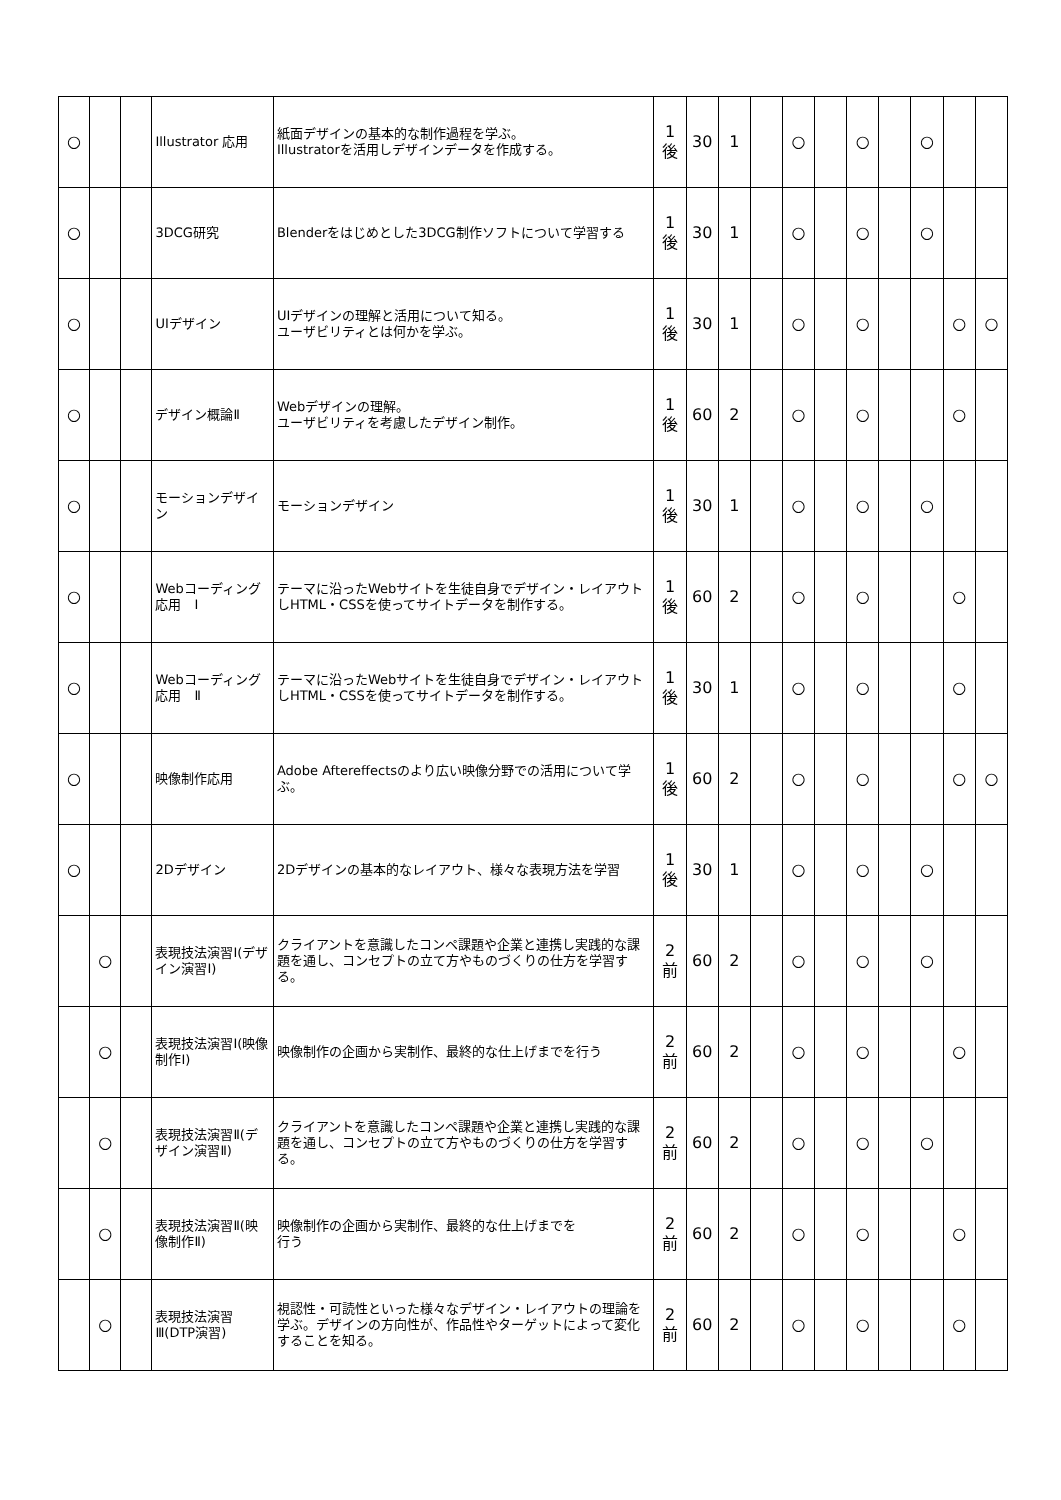| ○ | | | Illustrator 応用 | 紙面デザインの基本的な制作過程を学ぶ。 Illustratorを活用しデザインデータを作成する。 | 1 後 | 30 | 1 | | ○ | | ○ | | ○ | | |
| ○ | | | 3DCG研究 | Blenderをはじめとした3DCG制作ソフトについて学習する | 1 後 | 30 | 1 | | ○ | | ○ | | ○ | | |
| ○ | | | UIデザイン | UIデザインの理解と活用について知る。 ユーザビリティとは何かを学ぶ。 | 1 後 | 30 | 1 | | ○ | | ○ | | | ○ | ○ |
| ○ | | | デザイン概論Ⅱ | Webデザインの理解。 ユーザビリティを考慮したデザイン制作。 | 1 後 | 60 | 2 | | ○ | | ○ | | | ○ | |
| ○ | | | モーションデザイン | モーションデザイン | 1 後 | 30 | 1 | | ○ | | ○ | | ○ | | |
| ○ | | | Webコーディング応用 Ⅰ | テーマに沿ったWebサイトを生徒自身でデザイン・レイアウトしHTML・CSSを使ってサイトデータを制作する。 | 1 後 | 60 | 2 | | ○ | | ○ | | | ○ | |
| ○ | | | Webコーディング応用 Ⅱ | テーマに沿ったWebサイトを生徒自身でデザイン・レイアウトしHTML・CSSを使ってサイトデータを制作する。 | 1 後 | 30 | 1 | | ○ | | ○ | | | ○ | |
| ○ | | | 映像制作応用 | Adobe Aftereffectsのより広い映像分野での活用について学ぶ。 | 1 後 | 60 | 2 | | ○ | | ○ | | | ○ | ○ |
| ○ | | | 2Dデザイン | 2Dデザインの基本的なレイアウト、様々な表現方法を学習 | 1 後 | 30 | 1 | | ○ | | ○ | | ○ | | |
| | ○ | | 表現技法演習Ⅰ(デザイン演習Ⅰ) | クライアントを意識したコンペ課題や企業と連携し実践的な課題を通し、コンセプトの立て方やものづくりの仕方を学習する。 | 2 前 | 60 | 2 | | ○ | | ○ | | ○ | | |
| | ○ | | 表現技法演習Ⅰ(映像制作Ⅰ) | 映像制作の企画から実制作、最終的な仕上げまでを行う | 2 前 | 60 | 2 | | ○ | | ○ | | | ○ | |
| | ○ | | 表現技法演習Ⅱ(デザイン演習Ⅱ) | クライアントを意識したコンペ課題や企業と連携し実践的な課題を通し、コンセプトの立て方やものづくりの仕方を学習する。 | 2 前 | 60 | 2 | | ○ | | ○ | | ○ | | |
| | ○ | | 表現技法演習Ⅱ(映像制作Ⅱ) | 映像制作の企画から実制作、最終的な仕上げまでを 行う | 2 前 | 60 | 2 | | ○ | | ○ | | | ○ | |
| | ○ | | 表現技法演習Ⅲ(DTP演習) | 視認性・可読性といった様々なデザイン・レイアウトの理論を学ぶ。デザインの方向性が、作品性やターゲットによって変化することを知る。 | 2 前 | 60 | 2 | | ○ | | ○ | | | ○ | |